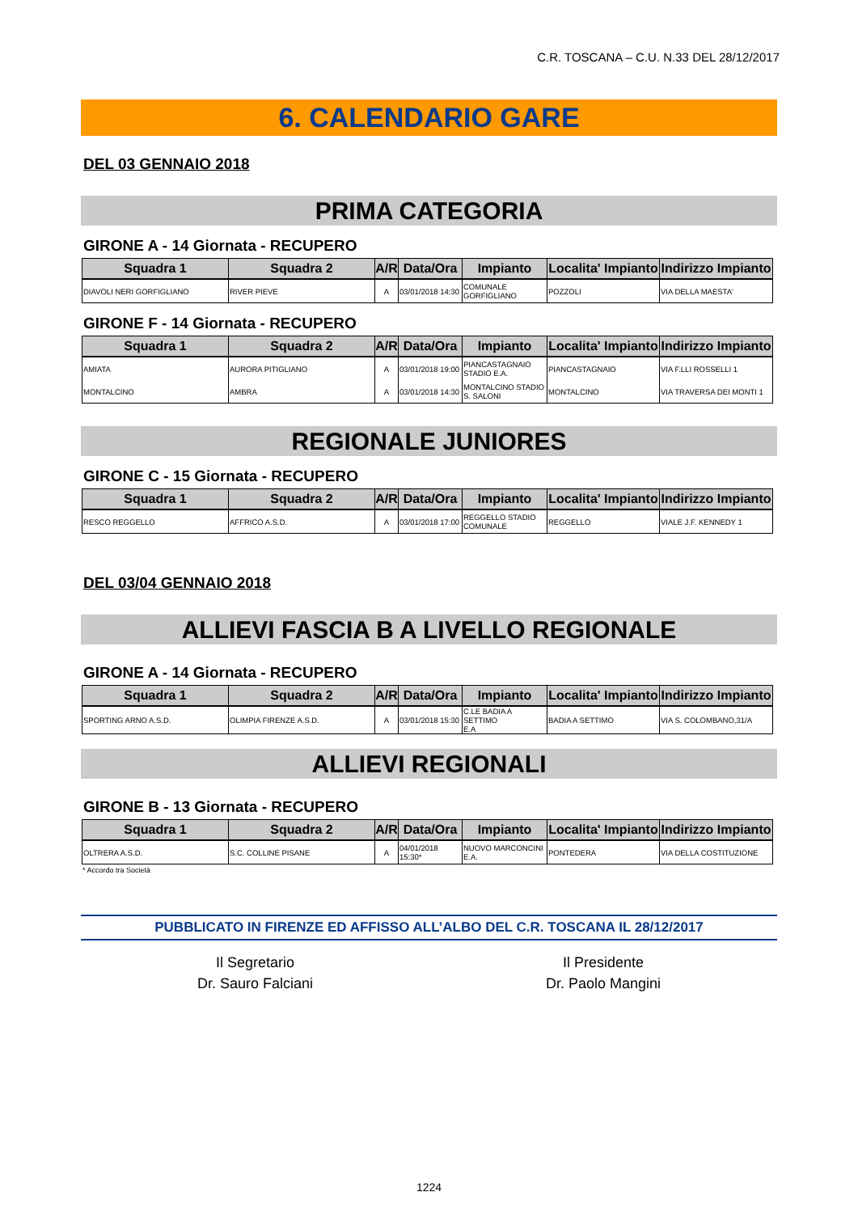C.R. TOSCANA – C.U. N.33 DEL 28/12/2017
6. CALENDARIO GARE
DEL 03 GENNAIO 2018
PRIMA CATEGORIA
GIRONE A - 14 Giornata - RECUPERO
| Squadra 1 | Squadra 2 | A/R | Data/Ora | Impianto | Localita' Impianto | Indirizzo Impianto |
| --- | --- | --- | --- | --- | --- | --- |
| DIAVOLI NERI GORFIGLIANO | RIVER PIEVE | A | 03/01/2018 14:30 | COMUNALE GORFIGLIANO | POZZOLI | VIA DELLA MAESTA' |
GIRONE F - 14 Giornata - RECUPERO
| Squadra 1 | Squadra 2 | A/R | Data/Ora | Impianto | Localita' Impianto | Indirizzo Impianto |
| --- | --- | --- | --- | --- | --- | --- |
| AMIATA | AURORA PITIGLIANO | A | 03/01/2018 19:00 | PIANCASTAGNAIO STADIO E.A. | PIANCASTAGNAIO | VIA F.LLI ROSSELLI 1 |
| MONTALCINO | AMBRA | A | 03/01/2018 14:30 | MONTALCINO STADIO S. SALONI | MONTALCINO | VIA TRAVERSA DEI MONTI 1 |
REGIONALE JUNIORES
GIRONE C - 15 Giornata - RECUPERO
| Squadra 1 | Squadra 2 | A/R | Data/Ora | Impianto | Localita' Impianto | Indirizzo Impianto |
| --- | --- | --- | --- | --- | --- | --- |
| RESCO REGGELLO | AFFRICO A.S.D. | A | 03/01/2018 17:00 | REGGELLO STADIO COMUNALE | REGGELLO | VIALE J.F. KENNEDY 1 |
DEL 03/04 GENNAIO 2018
ALLIEVI FASCIA B A LIVELLO REGIONALE
GIRONE A - 14 Giornata - RECUPERO
| Squadra 1 | Squadra 2 | A/R | Data/Ora | Impianto | Localita' Impianto | Indirizzo Impianto |
| --- | --- | --- | --- | --- | --- | --- |
| SPORTING ARNO A.S.D. | OLIMPIA FIRENZE A.S.D. | A | 03/01/2018 15:30 | C.LE BADIA A SETTIMO E.A | BADIA A SETTIMO | VIA S. COLOMBANO,31/A |
ALLIEVI REGIONALI
GIRONE B - 13 Giornata - RECUPERO
| Squadra 1 | Squadra 2 | A/R | Data/Ora | Impianto | Localita' Impianto | Indirizzo Impianto |
| --- | --- | --- | --- | --- | --- | --- |
| OLTRERA A.S.D. | S.C. COLLINE PISANE | A | 04/01/2018 15:30* | NUOVO MARCONCINI E.A. | PONTEDERA | VIA DELLA COSTITUZIONE |
* Accordo tra Società
PUBBLICATO IN FIRENZE ED AFFISSO ALL’ALBO DEL C.R. TOSCANA IL 28/12/2017
Il Segretario
Dr. Sauro Falciani
Il Presidente
Dr. Paolo Mangini
1224